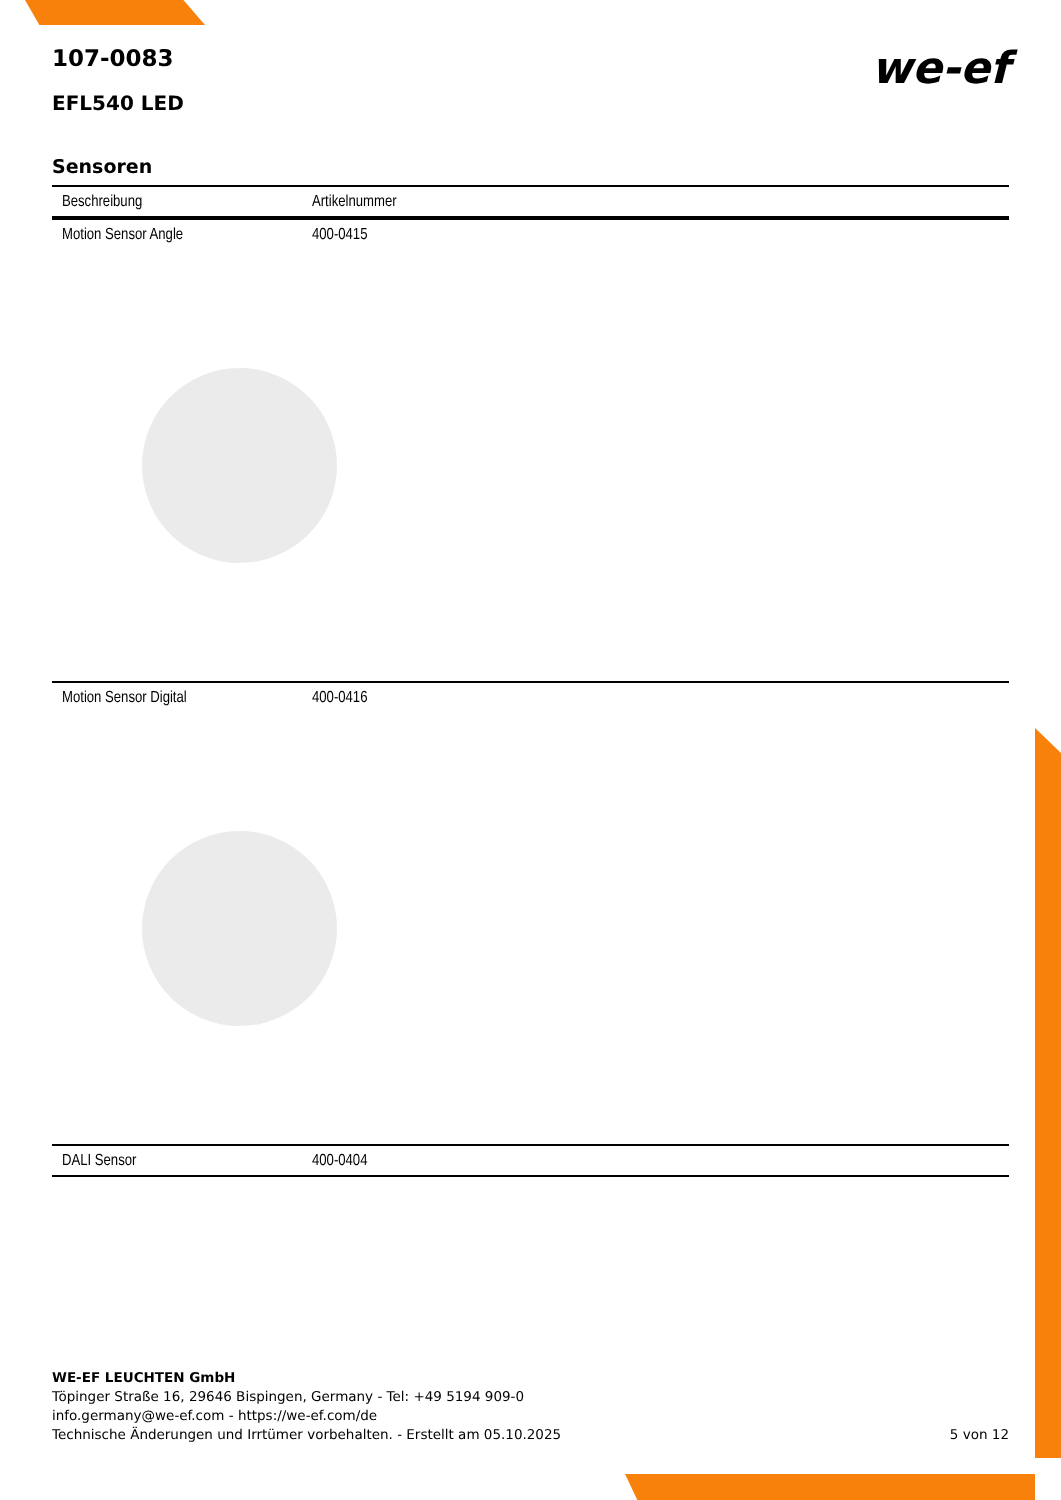we-ef
107-0083
EFL540 LED
Sensoren
| Beschreibung | Artikelnummer |
| --- | --- |
| Motion Sensor Angle | 400-0415 |
| Motion Sensor Digital | 400-0416 |
| DALI Sensor | 400-0404 |
WE-EF LEUCHTEN GmbH
Töpinger Straße 16, 29646 Bispingen, Germany - Tel: +49 5194 909-0
info.germany@we-ef.com - https://we-ef.com/de
Technische Änderungen und Irrtümer vorbehalten. - Erstellt am 05.10.2025
5 von 12